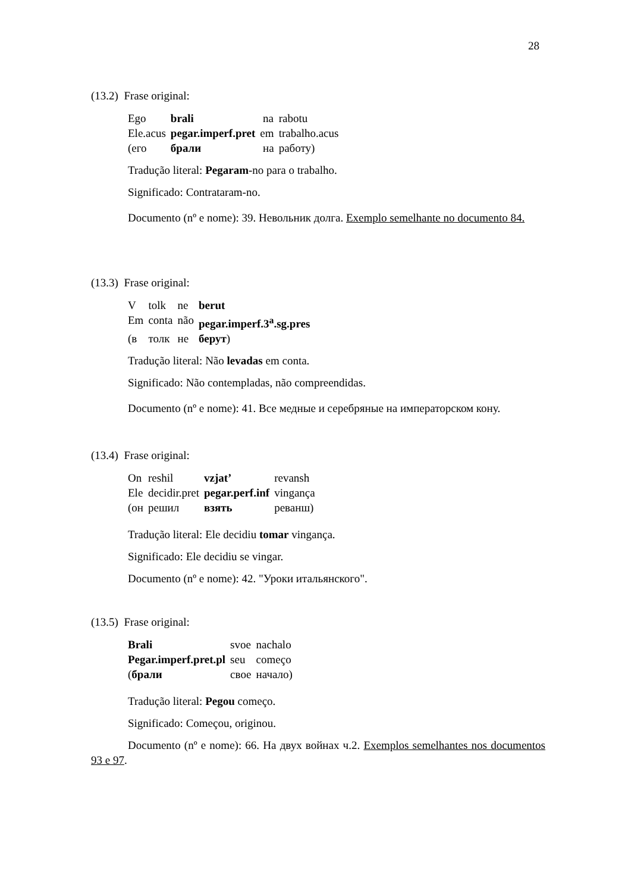28
(13.2) Frase original:
| Ego | brali | na | rabotu |
| Ele.acus | pegar.imperf.pret | em | trabalho.acus |
| (его | брали | на | работу) |
Tradução literal: Pegaram-no para o trabalho.
Significado: Contrataram-no.
Documento (nº e nome): 39. Невольник долга. Exemplo semelhante no documento 84.
(13.3) Frase original:
| V | tolk | ne | berut |
| Em | conta | não | pegar.imperf.3<sup>a</sup>.sg.pres |
| (в | толк | не | берут ) |
Tradução literal: Não levadas em conta.
Significado: Não contempladas, não compreendidas.
Documento (nº e nome): 41. Все медные и серебряные на императорском кону.
(13.4) Frase original:
| On | reshil | vzjat’ | revansh |
| Ele | decidir.pret | pegar.perf.inf | vingança |
| (он | решил | взять | реванш) |
Tradução literal: Ele decidiu tomar vingança.
Significado: Ele decidiu se vingar.
Documento (nº e nome): 42. "Уроки итальянского".
(13.5) Frase original:
| Brali | svoe | nachalo |
| Pegar.imperf.pret.pl | seu | começo |
| ( брали | свое | начало) |
Tradução literal: Pegou começo.
Significado: Começou, originou.
Documento (nº e nome): 66. На двух войнах ч.2. Exemplos semelhantes nos documentos 93 e 97.